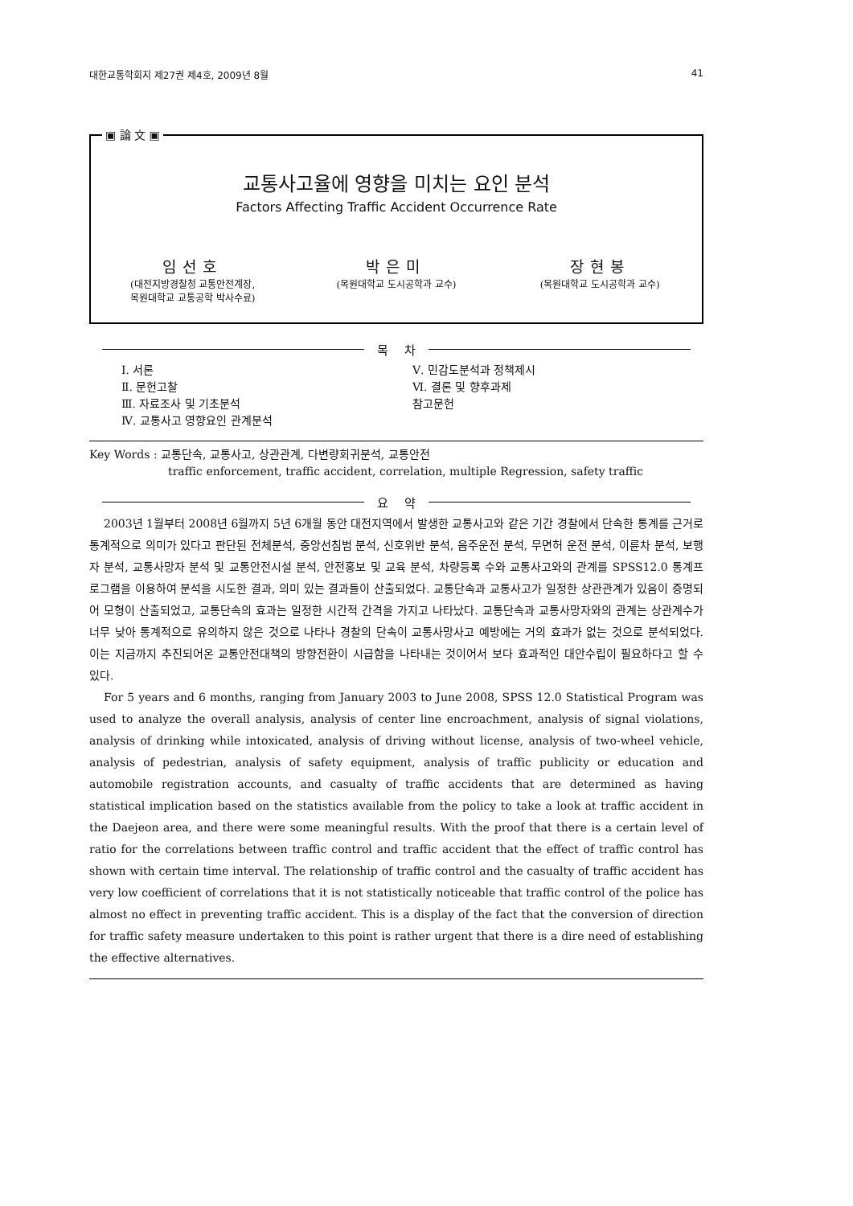대한교통학회지 제27권 제4호, 2009년 8월 41
▣ 論 文 ▣
교통사고율에 영향을 미치는 요인 분석
Factors Affecting Traffic Accident Occurrence Rate
임선호
(대전지방경찰청 교통안전계장,
목원대학교 교통공학 박사수료)
박은미
(목원대학교 도시공학과 교수)
장현봉
(목원대학교 도시공학과 교수)
목 차
Ⅰ. 서론
Ⅱ. 문헌고찰
Ⅲ. 자료조사 및 기초분석
Ⅳ. 교통사고 영향요인 관계분석
Ⅴ. 민감도분석과 정책제시
Ⅵ. 결론 및 향후과제
참고문헌
Key Words : 교통단속, 교통사고, 상관관계, 다변량회귀분석, 교통안전
traffic enforcement, traffic accident, correlation, multiple Regression, safety traffic
요 약
2003년 1월부터 2008년 6월까지 5년 6개월 동안 대전지역에서 발생한 교통사고와 같은 기간 경찰에서 단속한 통계를 근거로 통계적으로 의미가 있다고 판단된 전체분석, 중앙선침범 분석, 신호위반 분석, 음주운전 분석, 무면허 운전 분석, 이륜차 분석, 보행자 분석, 교통사망자 분석 및 교통안전시설 분석, 안전홍보 및 교육 분석, 차량등록 수와 교통사고와의 관계를 SPSS12.0 통계프로그램을 이용하여 분석을 시도한 결과, 의미 있는 결과들이 산출되었다. 교통단속과 교통사고가 일정한 상관관계가 있음이 증명되어 모형이 산출되었고, 교통단속의 효과는 일정한 시간적 간격을 가지고 나타났다. 교통단속과 교통사망자와의 관계는 상관계수가 너무 낮아 통계적으로 유의하지 않은 것으로 나타나 경찰의 단속이 교통사망사고 예방에는 거의 효과가 없는 것으로 분석되었다. 이는 지금까지 추진되어온 교통안전대책의 방향전환이 시급함을 나타내는 것이어서 보다 효과적인 대안수립이 필요하다고 할 수 있다.
For 5 years and 6 months, ranging from January 2003 to June 2008, SPSS 12.0 Statistical Program was used to analyze the overall analysis, analysis of center line encroachment, analysis of signal violations, analysis of drinking while intoxicated, analysis of driving without license, analysis of two-wheel vehicle, analysis of pedestrian, analysis of safety equipment, analysis of traffic publicity or education and automobile registration accounts, and casualty of traffic accidents that are determined as having statistical implication based on the statistics available from the policy to take a look at traffic accident in the Daejeon area, and there were some meaningful results. With the proof that there is a certain level of ratio for the correlations between traffic control and traffic accident that the effect of traffic control has shown with certain time interval. The relationship of traffic control and the casualty of traffic accident has very low coefficient of correlations that it is not statistically noticeable that traffic control of the police has almost no effect in preventing traffic accident. This is a display of the fact that the conversion of direction for traffic safety measure undertaken to this point is rather urgent that there is a dire need of establishing the effective alternatives.